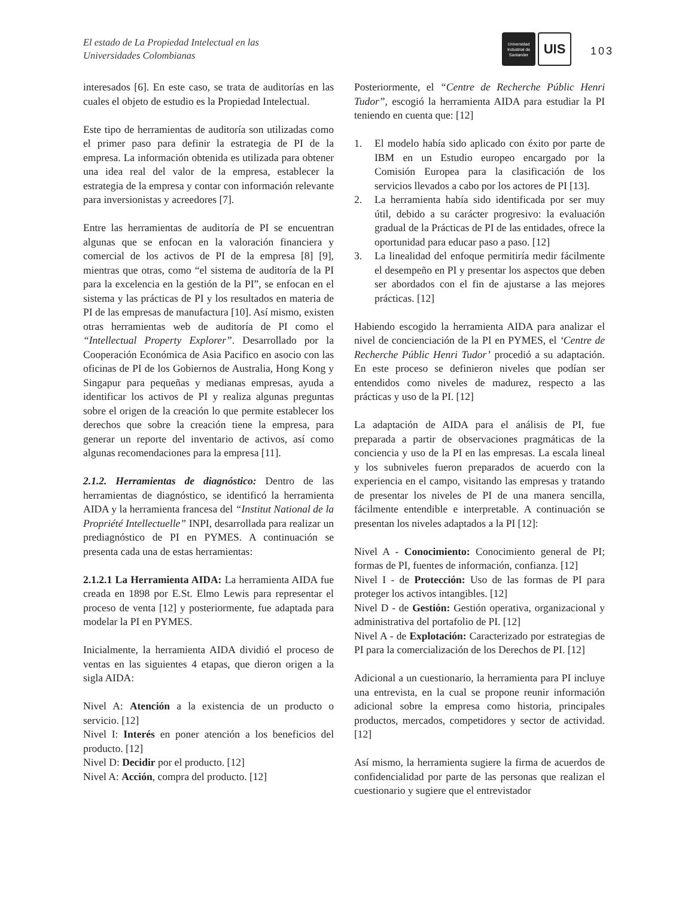El estado de La Propiedad Intelectual en las
Universidades Colombianas
Universidad
Industrial de
Santander
UIS
103
interesados [6]. En este caso, se trata de auditorías en las cuales el objeto de estudio es la Propiedad Intelectual.
Este tipo de herramientas de auditoría son utilizadas como el primer paso para definir la estrategia de PI de la empresa. La información obtenida es utilizada para obtener una idea real del valor de la empresa, establecer la estrategia de la empresa y contar con información relevante para inversionistas y acreedores [7].
Entre las herramientas de auditoría de PI se encuentran algunas que se enfocan en la valoración financiera y comercial de los activos de PI de la empresa [8] [9], mientras que otras, como “el sistema de auditoría de la PI para la excelencia en la gestión de la PI”, se enfocan en el sistema y las prácticas de PI y los resultados en materia de PI de las empresas de manufactura [10]. Así mismo, existen otras herramientas web de auditoría de PI como el “Intellectual Property Explorer”. Desarrollado por la Cooperación Económica de Asia Pacifico en asocio con las oficinas de PI de los Gobiernos de Australia, Hong Kong y Singapur para pequeñas y medianas empresas, ayuda a identificar los activos de PI y realiza algunas preguntas sobre el origen de la creación lo que permite establecer los derechos que sobre la creación tiene la empresa, para generar un reporte del inventario de activos, así como algunas recomendaciones para la empresa [11].
2.1.2. Herramientas de diagnóstico: Dentro de las herramientas de diagnóstico, se identificó la herramienta AIDA y la herramienta francesa del “Institut National de la Propriété Intellectuelle” INPI, desarrollada para realizar un prediagnóstico de PI en PYMES. A continuación se presenta cada una de estas herramientas:
2.1.2.1 La Herramienta AIDA: La herramienta AIDA fue creada en 1898 por E.St. Elmo Lewis para representar el proceso de venta [12] y posteriormente, fue adaptada para modelar la PI en PYMES.
Inicialmente, la herramienta AIDA dividió el proceso de ventas en las siguientes 4 etapas, que dieron origen a la sigla AIDA:
Nivel A: Atención a la existencia de un producto o servicio. [12]
Nivel I: Interés en poner atención a los beneficios del producto. [12]
Nivel D: Decidir por el producto. [12]
Nivel A: Acción, compra del producto. [12]
Posteriormente, el “Centre de Recherche Públic Henri Tudor”, escogió la herramienta AIDA para estudiar la PI teniendo en cuenta que: [12]
1. El modelo había sido aplicado con éxito por parte de IBM en un Estudio europeo encargado por la Comisión Europea para la clasificación de los servicios llevados a cabo por los actores de PI [13].
2. La herramienta había sido identificada por ser muy útil, debido a su carácter progresivo: la evaluación gradual de la Prácticas de PI de las entidades, ofrece la oportunidad para educar paso a paso. [12]
3. La linealidad del enfoque permitiría medir fácilmente el desempeño en PI y presentar los aspectos que deben ser abordados con el fin de ajustarse a las mejores prácticas. [12]
Habiendo escogido la herramienta AIDA para analizar el nivel de concienciación de la PI en PYMES, el ‘Centre de Recherche Públic Henri Tudor’ procedió a su adaptación. En este proceso se definieron niveles que podían ser entendidos como niveles de madurez, respecto a las prácticas y uso de la PI. [12]
La adaptación de AIDA para el análisis de PI, fue preparada a partir de observaciones pragmáticas de la conciencia y uso de la PI en las empresas. La escala lineal y los subniveles fueron preparados de acuerdo con la experiencia en el campo, visitando las empresas y tratando de presentar los niveles de PI de una manera sencilla, fácilmente entendible e interpretable. A continuación se presentan los niveles adaptados a la PI [12]:
Nivel A - Conocimiento: Conocimiento general de PI; formas de PI, fuentes de información, confianza. [12]
Nivel I - de Protección: Uso de las formas de PI para proteger los activos intangibles. [12]
Nivel D - de Gestión: Gestión operativa, organizacional y administrativa del portafolio de PI. [12]
Nivel A - de Explotación: Caracterizado por estrategias de PI para la comercialización de los Derechos de PI. [12]
Adicional a un cuestionario, la herramienta para PI incluye una entrevista, en la cual se propone reunir información adicional sobre la empresa como historia, principales productos, mercados, competidores y sector de actividad. [12]
Así mismo, la herramienta sugiere la firma de acuerdos de confidencialidad por parte de las personas que realizan el cuestionario y sugiere que el entrevistador